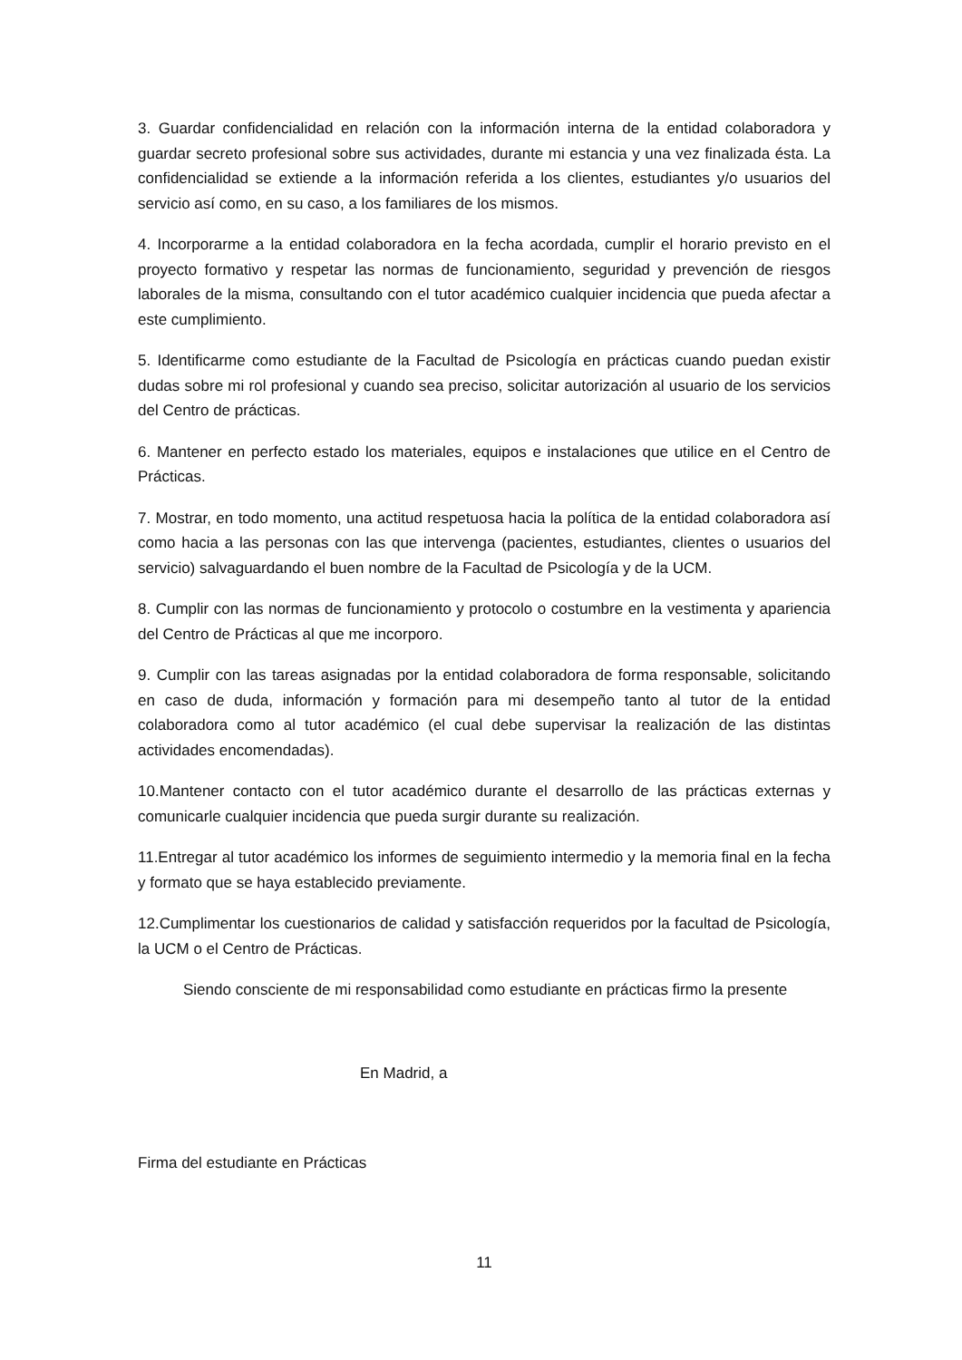3. Guardar confidencialidad en relación con la información interna de la entidad colaboradora y guardar secreto profesional sobre sus actividades, durante mi estancia y una vez finalizada ésta. La confidencialidad se extiende a la información referida a los clientes, estudiantes y/o usuarios del servicio así como, en su caso, a los familiares de los mismos.
4. Incorporarme a la entidad colaboradora en la fecha acordada, cumplir el horario previsto en el proyecto formativo y respetar las normas de funcionamiento, seguridad y prevención de riesgos laborales de la misma, consultando con el tutor académico cualquier incidencia que pueda afectar a este cumplimiento.
5. Identificarme como estudiante de la Facultad de Psicología en prácticas cuando puedan existir dudas sobre mi rol profesional y cuando sea preciso, solicitar autorización al usuario de los servicios del Centro de prácticas.
6. Mantener en perfecto estado los materiales, equipos e instalaciones que utilice en el Centro de Prácticas.
7. Mostrar, en todo momento, una actitud respetuosa hacia la política de la entidad colaboradora así como hacia a las personas con las que intervenga (pacientes, estudiantes, clientes o usuarios del servicio) salvaguardando el buen nombre de la Facultad de Psicología y de la UCM.
8. Cumplir con las normas de funcionamiento y protocolo o costumbre en la vestimenta y apariencia del Centro de Prácticas al que me incorporo.
9. Cumplir con las tareas asignadas por la entidad colaboradora de forma responsable, solicitando en caso de duda, información y formación para mi desempeño tanto al tutor de la entidad colaboradora como al tutor académico (el cual debe supervisar la realización de las distintas actividades encomendadas).
10.Mantener contacto con el tutor académico durante el desarrollo de las prácticas externas y comunicarle cualquier incidencia que pueda surgir durante su realización.
11.Entregar al tutor académico los informes de seguimiento intermedio y la memoria final en la fecha y formato que se haya establecido previamente.
12.Cumplimentar los cuestionarios de calidad y satisfacción requeridos por la facultad de Psicología, la UCM o el Centro de Prácticas.
Siendo consciente de mi responsabilidad como estudiante en prácticas firmo la presente
En Madrid, a
Firma del estudiante en Prácticas
11